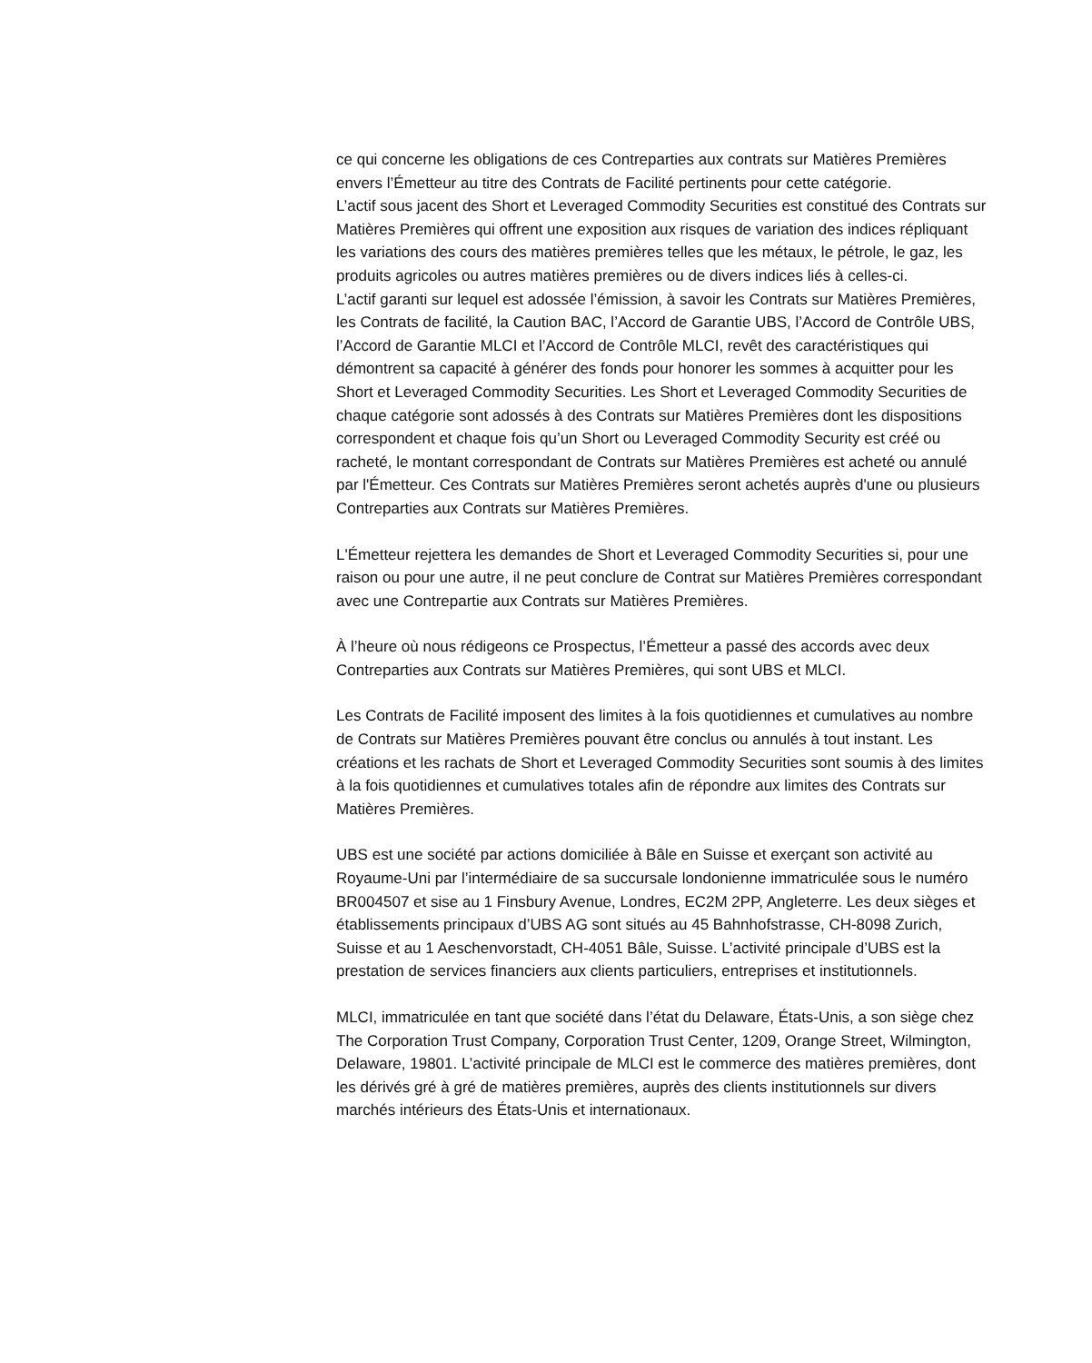ce qui concerne les obligations de ces Contreparties aux contrats sur Matières Premières envers l’Émetteur au titre des Contrats de Facilité pertinents pour cette catégorie.
L’actif sous jacent des Short et Leveraged Commodity Securities est constitué des Contrats sur Matières Premières qui offrent une exposition aux risques de variation des indices répliquant les variations des cours des matières premières telles que les métaux, le pétrole, le gaz, les produits agricoles ou autres matières premières ou de divers indices liés à celles-ci.
L’actif garanti sur lequel est adossée l’émission, à savoir les Contrats sur Matières Premières, les Contrats de facilité, la Caution BAC, l’Accord de Garantie UBS, l’Accord de Contrôle UBS, l’Accord de Garantie MLCI et l’Accord de Contrôle MLCI, revêt des caractéristiques qui démontrent sa capacité à générer des fonds pour honorer les sommes à acquitter pour les Short et Leveraged Commodity Securities. Les Short et Leveraged Commodity Securities de chaque catégorie sont adossés à des Contrats sur Matières Premières dont les dispositions correspondent et chaque fois qu’un Short ou Leveraged Commodity Security est créé ou racheté, le montant correspondant de Contrats sur Matières Premières est acheté ou annulé par l'Émetteur. Ces Contrats sur Matières Premières seront achetés auprès d'une ou plusieurs Contreparties aux Contrats sur Matières Premières.
L'Émetteur rejettera les demandes de Short et Leveraged Commodity Securities si, pour une raison ou pour une autre, il ne peut conclure de Contrat sur Matières Premières correspondant avec une Contrepartie aux Contrats sur Matières Premières.
À l’heure où nous rédigeons ce Prospectus, l’Émetteur a passé des accords avec deux Contreparties aux Contrats sur Matières Premières, qui sont UBS et MLCI.
Les Contrats de Facilité imposent des limites à la fois quotidiennes et cumulatives au nombre de Contrats sur Matières Premières pouvant être conclus ou annulés à tout instant. Les créations et les rachats de Short et Leveraged Commodity Securities sont soumis à des limites à la fois quotidiennes et cumulatives totales afin de répondre aux limites des Contrats sur Matières Premières.
UBS est une société par actions domiciliée à Bâle en Suisse et exerçant son activité au Royaume-Uni par l’intermédiaire de sa succursale londonienne immatriculée sous le numéro BR004507 et sise au 1 Finsbury Avenue, Londres, EC2M 2PP, Angleterre. Les deux sièges et établissements principaux d’UBS AG sont situés au 45 Bahnhofstrasse, CH-8098 Zurich, Suisse et au 1 Aeschenvorstadt, CH-4051 Bâle, Suisse. L’activité principale d’UBS est la prestation de services financiers aux clients particuliers, entreprises et institutionnels.
MLCI, immatriculée en tant que société dans l’état du Delaware, États-Unis, a son siège chez The Corporation Trust Company, Corporation Trust Center, 1209, Orange Street, Wilmington, Delaware, 19801. L’activité principale de MLCI est le commerce des matières premières, dont les dérivés gré à gré de matières premières, auprès des clients institutionnels sur divers marchés intérieurs des États-Unis et internationaux.